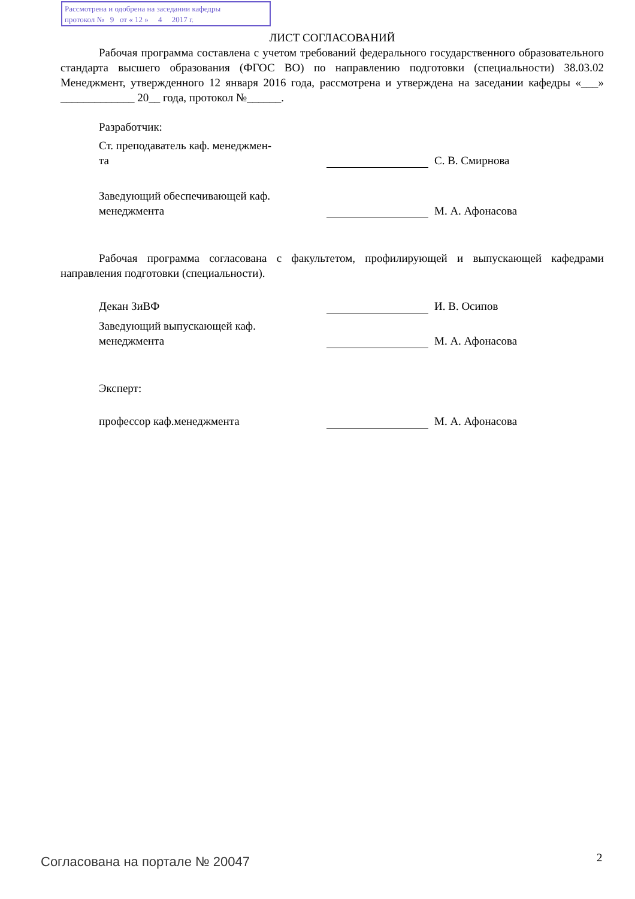Рассмотрена и одобрена на заседании кафедры
протокол № 9 от « 12 » 4 2017 г.
ЛИСТ СОГЛАСОВАНИЙ
Рабочая программа составлена с учетом требований федерального государственного образовательного стандарта высшего образования (ФГОС ВО) по направлению подготовки (специальности) 38.03.02 Менеджмент, утвержденного 12 января 2016 года, рассмотрена и утверждена на заседании кафедры «___» _____________ 20__ года, протокол №______.
Разработчик:
Ст. преподаватель каф. менеджмен-
та
С. В. Смирнова
Заведующий обеспечивающей каф.
менеджмента
М. А. Афонасова
Рабочая программа согласована с факультетом, профилирующей и выпускающей кафедрами направления подготовки (специальности).
Декан ЗиВФ
И. В. Осипов
Заведующий выпускающей каф.
менеджмента
М. А. Афонасова
Эксперт:
профессор каф.менеджмента
М. А. Афонасова
Согласована на портале № 20047 2